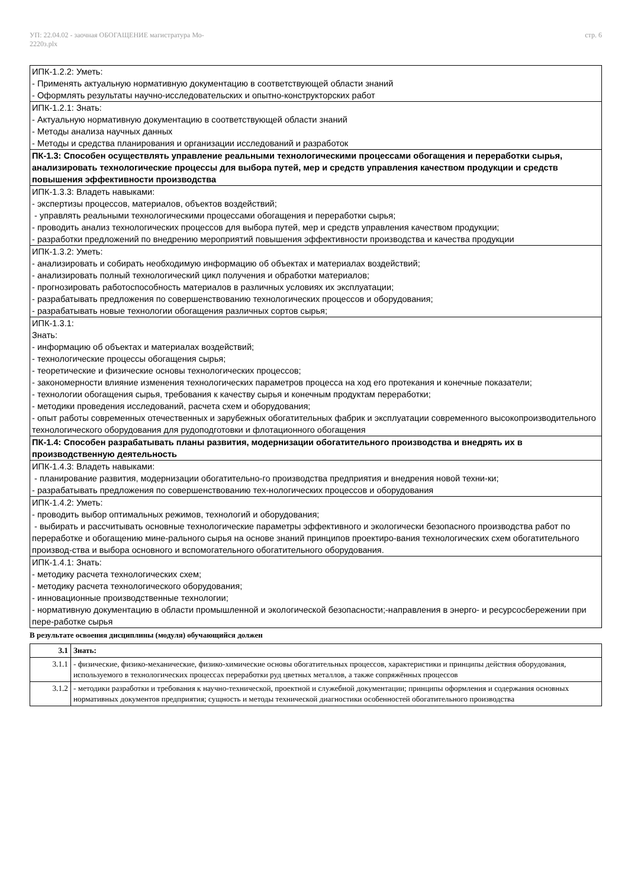УП: 22.04.02 - заочная ОБОГАЩЕНИЕ магистратура Мо-
2220з.plx
стр. 6
| ИПК-1.2.2: Уметь: - Применять актуальную нормативную документацию в соответствующей области знаний - Оформлять результаты научно-исследовательских и опытно-конструкторских работ |
| ИПК-1.2.1: Знать: - Актуальную нормативную документацию в соответствующей области знаний - Методы анализа научных данных - Методы и средства планирования и организации исследований и разработок |
| ПК-1.3: Способен осуществлять управление реальными технологическими процессами обогащения и переработки сырья, анализировать технологические процессы для выбора путей, мер и средств управления качеством продукции и средств повышения эффективности производства |
| ИПК-1.3.3: Владеть навыками: - экспертизы процессов, материалов, объектов воздействий; - управлять реальными технологическими процессами обогащения и переработки сырья; - проводить анализ технологических процессов для выбора путей, мер и средств управления качеством продукции; - разработки предложений по внедрению мероприятий повышения эффективности производства и качества продукции |
| ИПК-1.3.2: Уметь: - анализировать и собирать необходимую информацию об объектах и материалах воздействий; - анализировать полный технологический цикл получения и обработки материалов; - прогнозировать работоспособность материалов в различных условиях их эксплуатации; - разрабатывать предложения по совершенствованию технологических процессов и оборудования; - разрабатывать новые технологии обогащения различных сортов сырья; |
| ИПК-1.3.1: Знать: - информацию об объектах и материалах воздействий; - технологические процессы обогащения сырья; - теоретические и физические основы технологических процессов; - закономерности влияние изменения технологических параметров процесса на ход его протекания и конечные показатели; - технологии обогащения сырья, требования к качеству сырья и конечным продуктам переработки; - методики проведения исследований, расчета схем и оборудования; - опыт работы современных отечественных и зарубежных обогатительных фабрик и эксплуатации современного высокопроизводительного технологического оборудования для рудоподготовки и флотационного обогащения |
| ПК-1.4: Способен разрабатывать планы развития, модернизации обогатительного производства и внедрять их в производственную деятельность |
| ИПК-1.4.3: Владеть навыками: - планирование развития, модернизации обогатительно-го производства предприятия и внедрения новой техни-ки; - разрабатывать предложения по совершенствованию тех-нологических процессов и оборудования |
| ИПК-1.4.2: Уметь: - проводить выбор оптимальных режимов, технологий и оборудования; - выбирать и рассчитывать основные технологические параметры эффективного и экологически безопасного производства работ по переработке и обогащению мине-рального сырья на основе знаний принципов проектиро-вания технологических схем обогатительного производ-ства и выбора основного и вспомогательного обогатительного оборудования. |
| ИПК-1.4.1: Знать: - методику расчета технологических схем; - методику расчета технологического оборудования; - инновационные производственные технологии; - нормативную документацию в области промышленной и экологической безопасности;-направления в энерго- и ресурсосбережении при пере-работке сырья |
В результате освоения дисциплины (модуля) обучающийся должен
| 3.1 | Знать: |
| 3.1.1 | - физические, физико-механические, физико-химические основы обогатительных процессов, характеристики и принципы действия оборудования, используемого в технологических процессах переработки руд цветных металлов, а также сопряжённых процессов |
| 3.1.2 | - методики разработки и требования к научно-технической, проектной и служебной документации; принципы оформления и содержания основных нормативных документов предприятия; сущность и методы технической диагностики особенностей обогатительного производства |